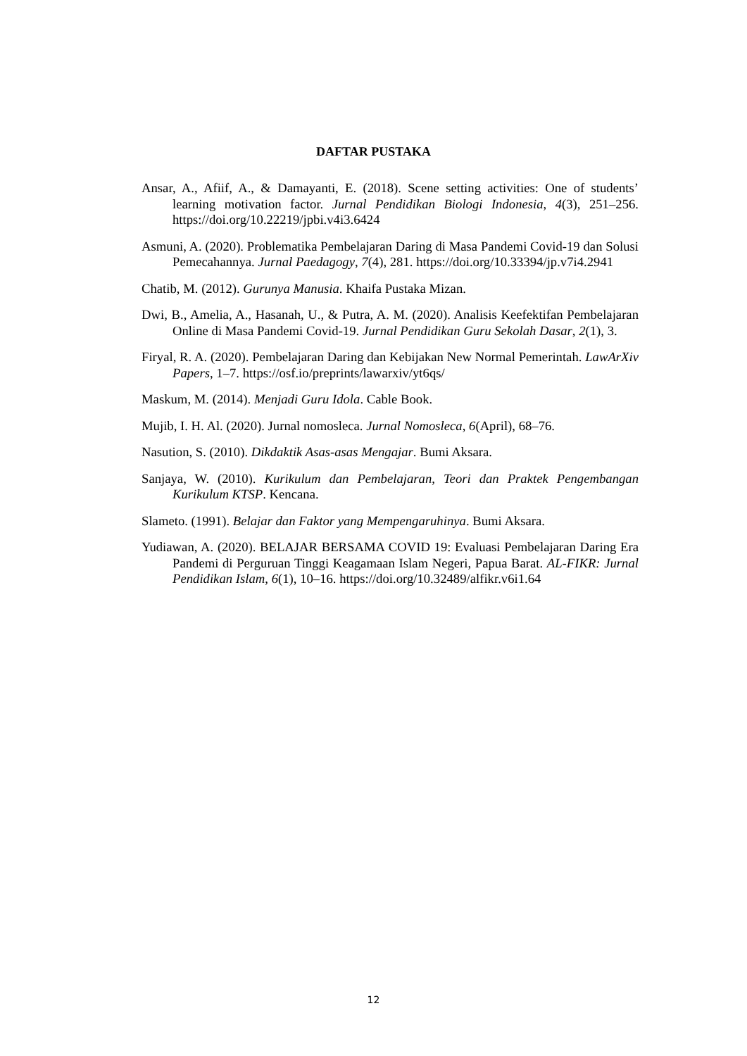DAFTAR PUSTAKA
Ansar, A., Afiif, A., & Damayanti, E. (2018). Scene setting activities: One of students’ learning motivation factor. Jurnal Pendidikan Biologi Indonesia, 4(3), 251–256. https://doi.org/10.22219/jpbi.v4i3.6424
Asmuni, A. (2020). Problematika Pembelajaran Daring di Masa Pandemi Covid-19 dan Solusi Pemecahannya. Jurnal Paedagogy, 7(4), 281. https://doi.org/10.33394/jp.v7i4.2941
Chatib, M. (2012). Gurunya Manusia. Khaifa Pustaka Mizan.
Dwi, B., Amelia, A., Hasanah, U., & Putra, A. M. (2020). Analisis Keefektifan Pembelajaran Online di Masa Pandemi Covid-19. Jurnal Pendidikan Guru Sekolah Dasar, 2(1), 3.
Firyal, R. A. (2020). Pembelajaran Daring dan Kebijakan New Normal Pemerintah. LawArXiv Papers, 1–7. https://osf.io/preprints/lawarxiv/yt6qs/
Maskum, M. (2014). Menjadi Guru Idola. Cable Book.
Mujib, I. H. Al. (2020). Jurnal nomosleca. Jurnal Nomosleca, 6(April), 68–76.
Nasution, S. (2010). Dikdaktik Asas-asas Mengajar. Bumi Aksara.
Sanjaya, W. (2010). Kurikulum dan Pembelajaran, Teori dan Praktek Pengembangan Kurikulum KTSP. Kencana.
Slameto. (1991). Belajar dan Faktor yang Mempengaruhinya. Bumi Aksara.
Yudiawan, A. (2020). BELAJAR BERSAMA COVID 19: Evaluasi Pembelajaran Daring Era Pandemi di Perguruan Tinggi Keagamaan Islam Negeri, Papua Barat. AL-FIKR: Jurnal Pendidikan Islam, 6(1), 10–16. https://doi.org/10.32489/alfikr.v6i1.64
12